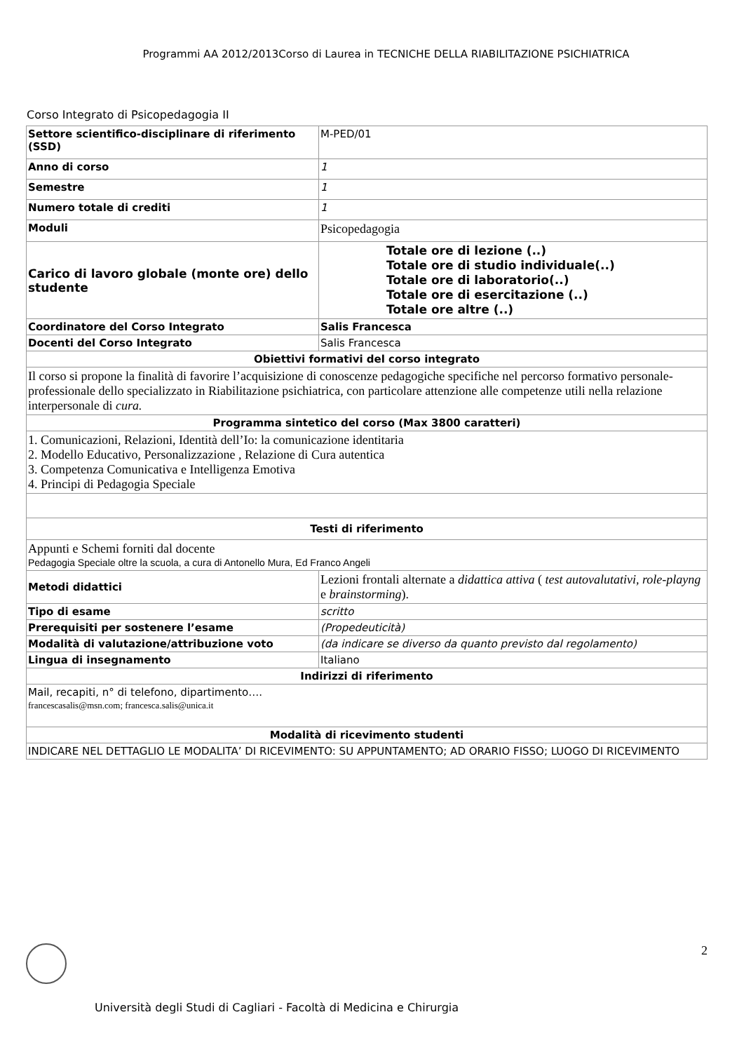Programmi AA 2012/2013Corso di Laurea in TECNICHE DELLA RIABILITAZIONE PSICHIATRICA
Corso Integrato di Psicopedagogia II
| Settore scientifico-disciplinare di riferimento (SSD) | M-PED/01 |
| Anno di corso | 1 |
| Semestre | 1 |
| Numero totale di crediti | 1 |
| Moduli | Psicopedagogia |
| Carico di lavoro globale (monte ore) dello studente | Totale ore di lezione (..) Totale ore di studio individuale(..) Totale ore di laboratorio(..) Totale ore di esercitazione (..) Totale ore altre (..) |
| Coordinatore del Corso Integrato | Salis Francesca |
| Docenti del Corso Integrato | Salis Francesca |
| Obiettivi formativi del corso integrato | |
| Il corso si propone la finalità di favorire l’acquisizione di conoscenze pedagogiche specifiche nel percorso formativo personale-professionale dello specializzato in Riabilitazione psichiatrica, con particolare attenzione alle competenze utili nella relazione interpersonale di cura. | |
| Programma sintetico del corso (Max 3800 caratteri) | |
| 1. Comunicazioni, Relazioni, Identità dell’Io: la comunicazione identitaria 2. Modello Educativo, Personalizzazione , Relazione di Cura autentica 3. Competenza Comunicativa e Intelligenza Emotiva 4. Principi di Pedagogia Speciale | |
| Testi di riferimento | |
| Appunti e Schemi forniti dal docente Pedagogia Speciale oltre la scuola, a cura di Antonello Mura, Ed Franco Angeli | |
| Metodi didattici | Lezioni frontali alternate a didattica attiva ( test autovalutativi , role-playng e brainstorming ). |
| Tipo di esame | scritto |
| Prerequisiti per sostenere l’esame | (Propedeuticità) |
| Modalità di valutazione/attribuzione voto | (da indicare se diverso da quanto previsto dal regolamento) |
| Lingua di insegnamento | Italiano |
| Indirizzi di riferimento | |
| Mail, recapiti, n° di telefono, dipartimento…. francescasalis@msn.com; francesca.salis@unica.it | |
| Modalità di ricevimento studenti | |
| INDICARE NEL DETTAGLIO LE MODALITA’ DI RICEVIMENTO: SU APPUNTAMENTO; AD ORARIO FISSO; LUOGO DI RICEVIMENTO | |
2
Università degli Studi di Cagliari - Facoltà di Medicina e Chirurgia